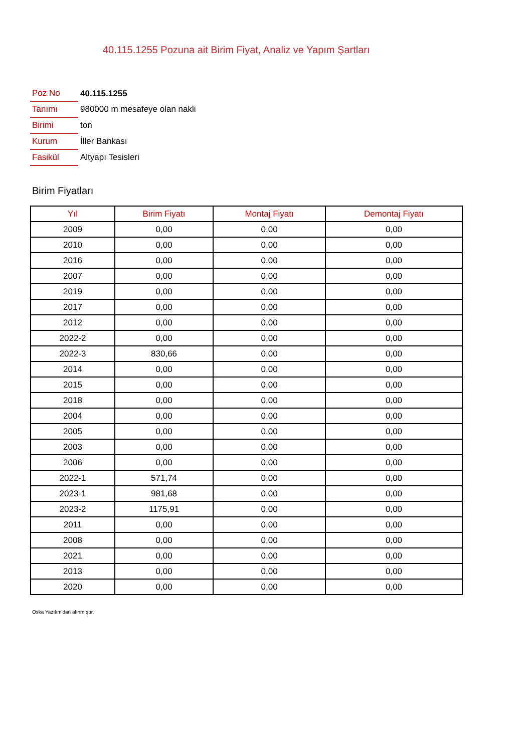40.115.1255 Pozuna ait Birim Fiyat, Analiz ve Yapım Şartları
| Poz No | 40.115.1255 |
| Tanımı | 980000 m mesafeye olan nakli |
| Birimi | ton |
| Kurum | İller Bankası |
| Fasikül | Altyapı Tesisleri |
Birim Fiyatları
| Yıl | Birim Fiyatı | Montaj Fiyatı | Demontaj Fiyatı |
| --- | --- | --- | --- |
| 2009 | 0,00 | 0,00 | 0,00 |
| 2010 | 0,00 | 0,00 | 0,00 |
| 2016 | 0,00 | 0,00 | 0,00 |
| 2007 | 0,00 | 0,00 | 0,00 |
| 2019 | 0,00 | 0,00 | 0,00 |
| 2017 | 0,00 | 0,00 | 0,00 |
| 2012 | 0,00 | 0,00 | 0,00 |
| 2022-2 | 0,00 | 0,00 | 0,00 |
| 2022-3 | 830,66 | 0,00 | 0,00 |
| 2014 | 0,00 | 0,00 | 0,00 |
| 2015 | 0,00 | 0,00 | 0,00 |
| 2018 | 0,00 | 0,00 | 0,00 |
| 2004 | 0,00 | 0,00 | 0,00 |
| 2005 | 0,00 | 0,00 | 0,00 |
| 2003 | 0,00 | 0,00 | 0,00 |
| 2006 | 0,00 | 0,00 | 0,00 |
| 2022-1 | 571,74 | 0,00 | 0,00 |
| 2023-1 | 981,68 | 0,00 | 0,00 |
| 2023-2 | 1175,91 | 0,00 | 0,00 |
| 2011 | 0,00 | 0,00 | 0,00 |
| 2008 | 0,00 | 0,00 | 0,00 |
| 2021 | 0,00 | 0,00 | 0,00 |
| 2013 | 0,00 | 0,00 | 0,00 |
| 2020 | 0,00 | 0,00 | 0,00 |
Oska Yazılım'dan alınmıştır.